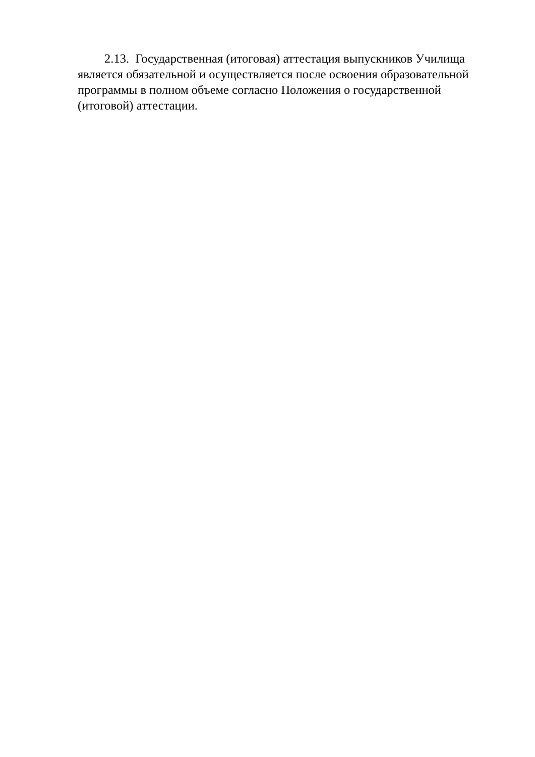2.13. Государственная (итоговая) аттестация выпускников Училища является обязательной и осуществляется после освоения образовательной программы в полном объеме согласно Положения о государственной (итоговой) аттестации.